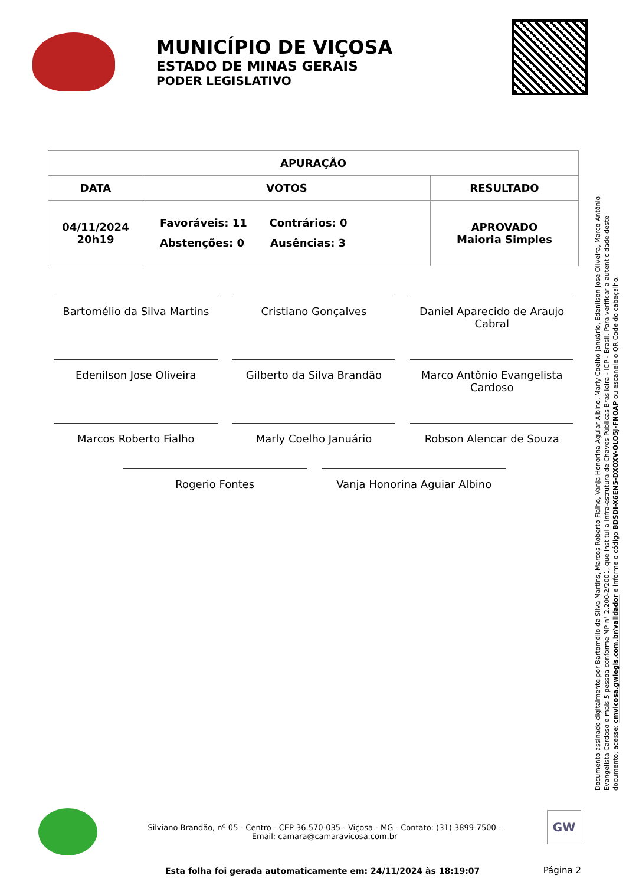MUNICÍPIO DE VIÇOSA
ESTADO DE MINAS GERAIS
PODER LEGISLATIVO
| APURAÇÃO | | |
| --- | --- | --- |
| DATA | VOTOS | RESULTADO |
| 04/11/2024 20h19 | Favoráveis: 11 Contrários: 0 Abstenções: 0 Ausências: 3 | APROVADO Maioria Simples |
Bartomélio da Silva Martins
Cristiano Gonçalves
Daniel Aparecido de Araujo Cabral
Edenilson Jose Oliveira
Gilberto da Silva Brandão
Marco Antônio Evangelista Cardoso
Marcos Roberto Fialho
Marly Coelho Januário
Robson Alencar de Souza
Rogerio Fontes
Vanja Honorina Aguiar Albino
Documento assinado digitalmente por Bartomélio da Silva Martins, Marcos Roberto Fialho, Vanja Honorina Aguiar Albino, Marly Coelho Januário, Edenilson Jose Oliveira, Marco Antônio Evangelista Cardoso e mais 5 pessoa conforme MP n° 2.200-2/2001, que institui a Infra-estrutura de Chaves Públicas Brasileira - ICP - Brasil. Para verificar a autenticidade deste documento, acesse: cmvicosa.gwlegis.com.br/validador e informe o código BDSDI-X6EN5-DXOXV-OLO5J-FNOAP ou escaneie o QR Code do cabeçalho.
Silviano Brandão, nº 05 - Centro - CEP 36.570-035 - Viçosa - MG - Contato: (31) 3899-7500 - Email: camara@camaravicosa.com.br
GW
Esta folha foi gerada automaticamente em: 24/11/2024 às 18:19:07
Página 2